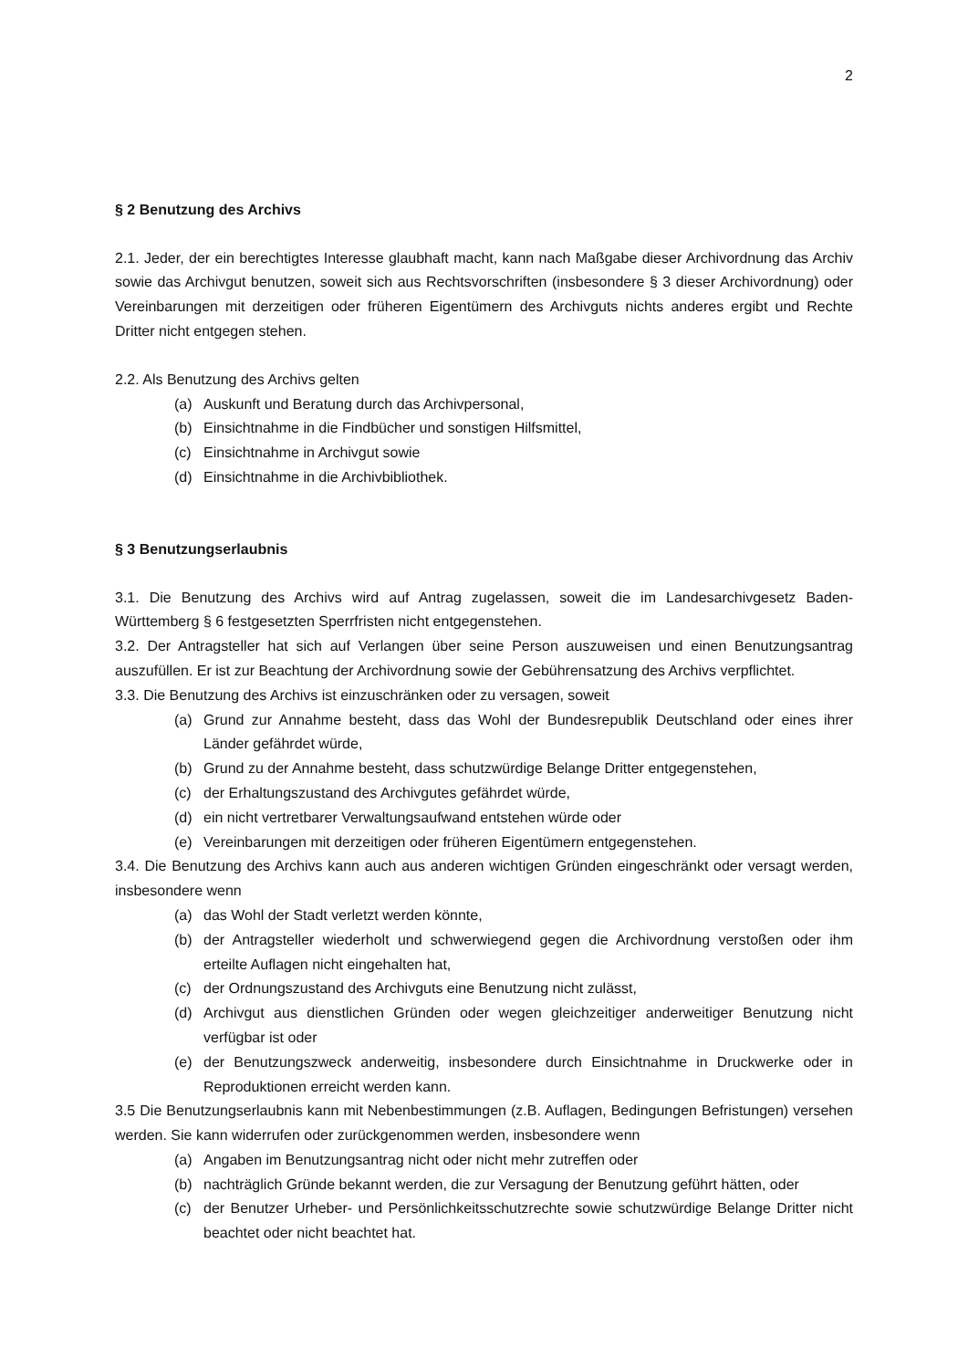2
§ 2 Benutzung des Archivs
2.1. Jeder, der ein berechtigtes Interesse glaubhaft macht, kann nach Maßgabe dieser Archivordnung das Archiv sowie das Archivgut benutzen, soweit sich aus Rechtsvorschriften (insbesondere § 3 dieser Archivordnung) oder Vereinbarungen mit derzeitigen oder früheren Eigentümern des Archivguts nichts anderes ergibt und Rechte Dritter nicht entgegen stehen.
2.2. Als Benutzung des Archivs gelten
(a) Auskunft und Beratung durch das Archivpersonal,
(b) Einsichtnahme in die Findbücher und sonstigen Hilfsmittel,
(c) Einsichtnahme in Archivgut sowie
(d) Einsichtnahme in die Archivbibliothek.
§ 3 Benutzungserlaubnis
3.1. Die Benutzung des Archivs wird auf Antrag zugelassen, soweit die im Landesarchivgesetz Baden-Württemberg § 6 festgesetzten Sperrfristen nicht entgegenstehen.
3.2. Der Antragsteller hat sich auf Verlangen über seine Person auszuweisen und einen Benutzungsantrag auszufüllen. Er ist zur Beachtung der Archivordnung sowie der Gebührensatzung des Archivs verpflichtet.
3.3. Die Benutzung des Archivs ist einzuschränken oder zu versagen, soweit
(a) Grund zur Annahme besteht, dass das Wohl der Bundesrepublik Deutschland oder eines ihrer Länder gefährdet würde,
(b) Grund zu der Annahme besteht, dass schutzwürdige Belange Dritter entgegenstehen,
(c) der Erhaltungszustand des Archivgutes gefährdet würde,
(d) ein nicht vertretbarer Verwaltungsaufwand entstehen würde oder
(e) Vereinbarungen mit derzeitigen oder früheren Eigentümern entgegenstehen.
3.4. Die Benutzung des Archivs kann auch aus anderen wichtigen Gründen eingeschränkt oder versagt werden, insbesondere wenn
(a) das Wohl der Stadt verletzt werden könnte,
(b) der Antragsteller wiederholt und schwerwiegend gegen die Archivordnung verstoßen oder ihm erteilte Auflagen nicht eingehalten hat,
(c) der Ordnungszustand des Archivguts eine Benutzung nicht zulässt,
(d) Archivgut aus dienstlichen Gründen oder wegen gleichzeitiger anderweitiger Benutzung nicht verfügbar ist oder
(e) der Benutzungszweck anderweitig, insbesondere durch Einsichtnahme in Druckwerke oder in Reproduktionen erreicht werden kann.
3.5 Die Benutzungserlaubnis kann mit Nebenbestimmungen (z.B. Auflagen, Bedingungen Befristungen) versehen werden. Sie kann widerrufen oder zurückgenommen werden, insbesondere wenn
(a) Angaben im Benutzungsantrag nicht oder nicht mehr zutreffen oder
(b) nachträglich Gründe bekannt werden, die zur Versagung der Benutzung geführt hätten, oder
(c) der Benutzer Urheber- und Persönlichkeitsschutzrechte sowie schutzwürdige Belange Dritter nicht beachtet oder nicht beachtet hat.